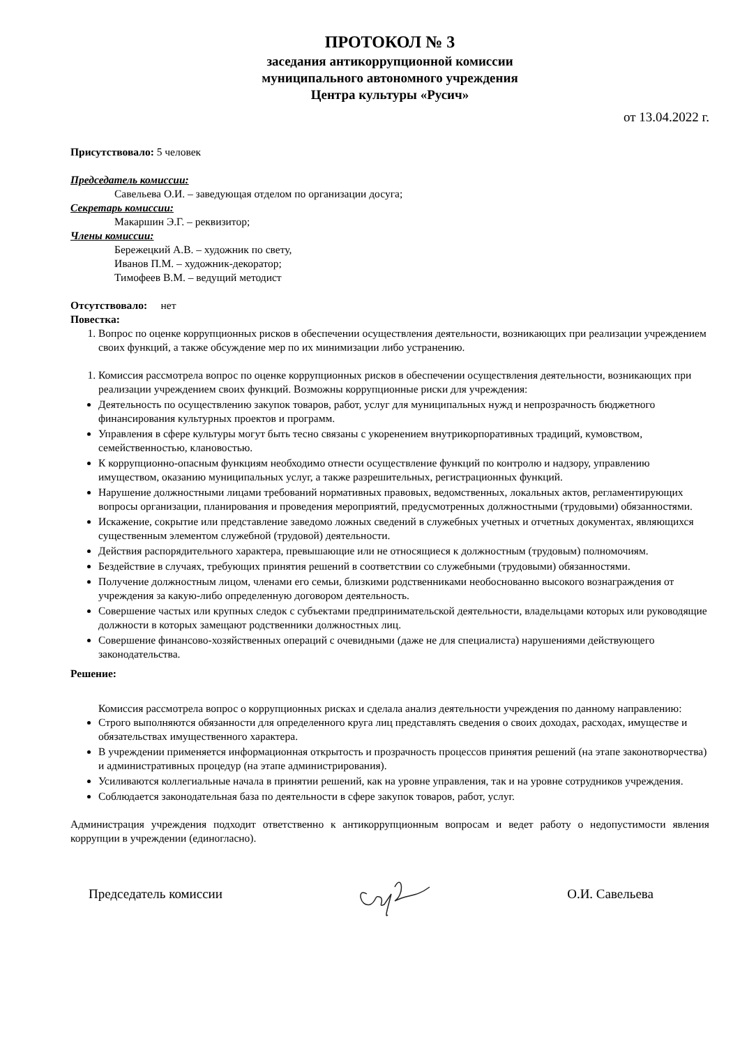ПРОТОКОЛ № 3
заседания антикоррупционной комиссии
муниципального автономного учреждения
Центра культуры «Русич»
от 13.04.2022 г.
Присутствовало: 5 человек
Председатель комиссии:
Савельева О.И. – заведующая отделом по организации досуга;
Секретарь комиссии:
Макаршин Э.Г. – реквизитор;
Члены комиссии:
Бережецкий А.В. – художник по свету,
Иванов П.М. – художник-декоратор;
Тимофеев В.М. – ведущий методист
Отсутствовало: нет
Повестка:
1. Вопрос по оценке коррупционных рисков в обеспечении осуществления деятельности, возникающих при реализации учреждением своих функций, а также обсуждение мер по их минимизации либо устранению.
1. Комиссия рассмотрела вопрос по оценке коррупционных рисков в обеспечении осуществления деятельности, возникающих при реализации учреждением своих функций. Возможны коррупционные риски для учреждения:
Деятельность по осуществлению закупок товаров, работ, услуг для муниципальных нужд и непрозрачность бюджетного финансирования культурных проектов и программ.
Управления в сфере культуры могут быть тесно связаны с укоренением внутрикорпоративных традиций, кумовством, семейственностью, клановостью.
К коррупционно-опасным функциям необходимо отнести осуществление функций по контролю и надзору, управлению имуществом, оказанию муниципальных услуг, а также разрешительных, регистрационных функций.
Нарушение должностными лицами требований нормативных правовых, ведомственных, локальных актов, регламентирующих вопросы организации, планирования и проведения мероприятий, предусмотренных должностными (трудовыми) обязанностями.
Искажение, сокрытие или представление заведомо ложных сведений в служебных учетных и отчетных документах, являющихся существенным элементом служебной (трудовой) деятельности.
Действия распорядительного характера, превышающие или не относящиеся к должностным (трудовым) полномочиям.
Бездействие в случаях, требующих принятия решений в соответствии со служебными (трудовыми) обязанностями.
Получение должностным лицом, членами его семьи, близкими родственниками необоснованно высокого вознаграждения от учреждения за какую-либо определенную договором деятельность.
Совершение частых или крупных следок с субъектами предпринимательской деятельности, владельцами которых или руководящие должности в которых замещают родственники должностных лиц.
Совершение финансово-хозяйственных операций с очевидными (даже не для специалиста) нарушениями действующего законодательства.
Решение:
Комиссия рассмотрела вопрос о коррупционных рисках и сделала анализ деятельности учреждения по данному направлению:
Строго выполняются обязанности для определенного круга лиц представлять сведения о своих доходах, расходах, имуществе и обязательствах имущественного характера.
В учреждении применяется информационная открытость и прозрачность процессов принятия решений (на этапе законотворчества) и административных процедур (на этапе администрирования).
Усиливаются коллегиальные начала в принятии решений, как на уровне управления, так и на уровне сотрудников учреждения.
Соблюдается законодательная база по деятельности в сфере закупок товаров, работ, услуг.
Администрация учреждения подходит ответственно к антикоррупционным вопросам и ведет работу о недопустимости явления коррупции в учреждении (единогласно).
Председатель комиссии О.И. Савельева